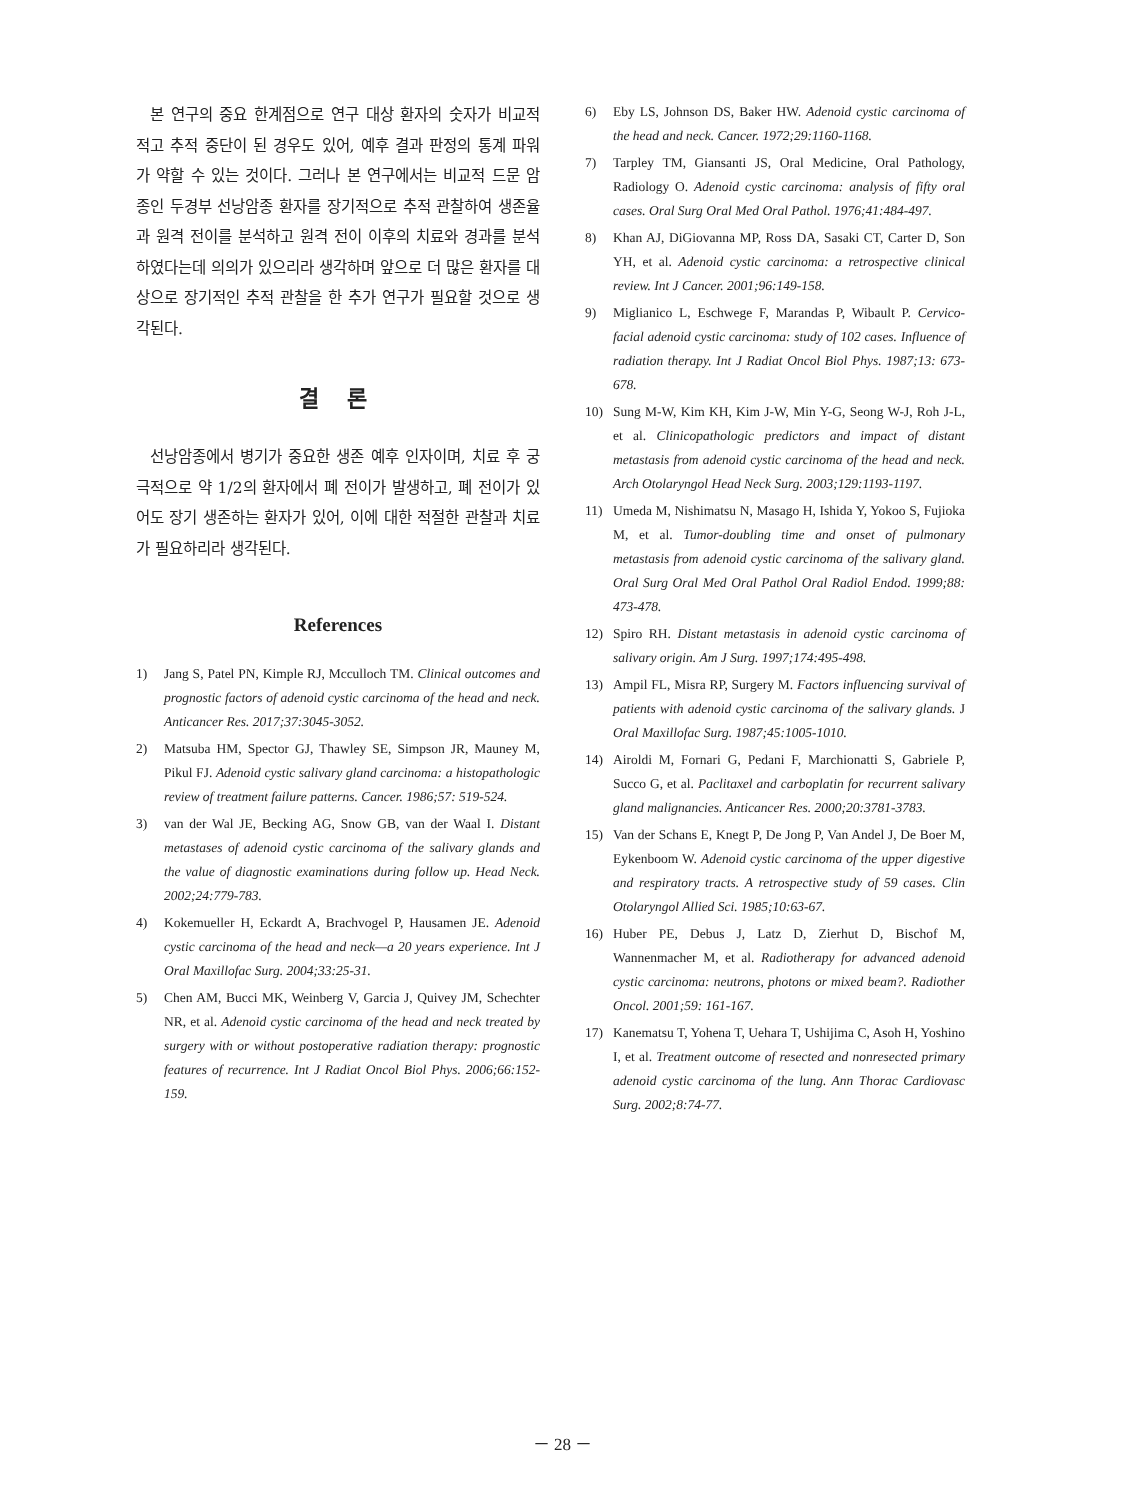본 연구의 중요 한계점으로 연구 대상 환자의 숫자가 비교적 적고 추적 중단이 된 경우도 있어, 예후 결과 판정의 통계 파워가 약할 수 있는 것이다. 그러나 본 연구에서는 비교적 드문 암종인 두경부 선낭암종 환자를 장기적으로 추적 관찰하여 생존율과 원격 전이를 분석하고 원격 전이 이후의 치료와 경과를 분석하였다는데 의의가 있으리라 생각하며 앞으로 더 많은 환자를 대상으로 장기적인 추적 관찰을 한 추가 연구가 필요할 것으로 생각된다.
결 론
선낭암종에서 병기가 중요한 생존 예후 인자이며, 치료 후 궁극적으로 약 1/2의 환자에서 폐 전이가 발생하고, 폐 전이가 있어도 장기 생존하는 환자가 있어, 이에 대한 적절한 관찰과 치료가 필요하리라 생각된다.
References
1) Jang S, Patel PN, Kimple RJ, Mcculloch TM. Clinical outcomes and prognostic factors of adenoid cystic carcinoma of the head and neck. Anticancer Res. 2017;37:3045-3052.
2) Matsuba HM, Spector GJ, Thawley SE, Simpson JR, Mauney M, Pikul FJ. Adenoid cystic salivary gland carcinoma: a histopathologic review of treatment failure patterns. Cancer. 1986;57: 519-524.
3) van der Wal JE, Becking AG, Snow GB, van der Waal I. Distant metastases of adenoid cystic carcinoma of the salivary glands and the value of diagnostic examinations during follow up. Head Neck. 2002;24:779-783.
4) Kokemueller H, Eckardt A, Brachvogel P, Hausamen JE. Adenoid cystic carcinoma of the head and neck—a 20 years experience. Int J Oral Maxillofac Surg. 2004;33:25-31.
5) Chen AM, Bucci MK, Weinberg V, Garcia J, Quivey JM, Schechter NR, et al. Adenoid cystic carcinoma of the head and neck treated by surgery with or without postoperative radiation therapy: prognostic features of recurrence. Int J Radiat Oncol Biol Phys. 2006;66:152-159.
6) Eby LS, Johnson DS, Baker HW. Adenoid cystic carcinoma of the head and neck. Cancer. 1972;29:1160-1168.
7) Tarpley TM, Giansanti JS, Oral Medicine, Oral Pathology, Radiology O. Adenoid cystic carcinoma: analysis of fifty oral cases. Oral Surg Oral Med Oral Pathol. 1976;41:484-497.
8) Khan AJ, DiGiovanna MP, Ross DA, Sasaki CT, Carter D, Son YH, et al. Adenoid cystic carcinoma: a retrospective clinical review. Int J Cancer. 2001;96:149-158.
9) Miglianico L, Eschwege F, Marandas P, Wibault P. Cervico-facial adenoid cystic carcinoma: study of 102 cases. Influence of radiation therapy. Int J Radiat Oncol Biol Phys. 1987;13: 673-678.
10) Sung M-W, Kim KH, Kim J-W, Min Y-G, Seong W-J, Roh J-L, et al. Clinicopathologic predictors and impact of distant metastasis from adenoid cystic carcinoma of the head and neck. Arch Otolaryngol Head Neck Surg. 2003;129:1193-1197.
11) Umeda M, Nishimatsu N, Masago H, Ishida Y, Yokoo S, Fujioka M, et al. Tumor-doubling time and onset of pulmonary metastasis from adenoid cystic carcinoma of the salivary gland. Oral Surg Oral Med Oral Pathol Oral Radiol Endod. 1999;88: 473-478.
12) Spiro RH. Distant metastasis in adenoid cystic carcinoma of salivary origin. Am J Surg. 1997;174:495-498.
13) Ampil FL, Misra RP, Surgery M. Factors influencing survival of patients with adenoid cystic carcinoma of the salivary glands. J Oral Maxillofac Surg. 1987;45:1005-1010.
14) Airoldi M, Fornari G, Pedani F, Marchionatti S, Gabriele P, Succo G, et al. Paclitaxel and carboplatin for recurrent salivary gland malignancies. Anticancer Res. 2000;20:3781-3783.
15) Van der Schans E, Knegt P, De Jong P, Van Andel J, De Boer M, Eykenboom W. Adenoid cystic carcinoma of the upper digestive and respiratory tracts. A retrospective study of 59 cases. Clin Otolaryngol Allied Sci. 1985;10:63-67.
16) Huber PE, Debus J, Latz D, Zierhut D, Bischof M, Wannenmacher M, et al. Radiotherapy for advanced adenoid cystic carcinoma: neutrons, photons or mixed beam?. Radiother Oncol. 2001;59: 161-167.
17) Kanematsu T, Yohena T, Uehara T, Ushijima C, Asoh H, Yoshino I, et al. Treatment outcome of resected and nonresected primary adenoid cystic carcinoma of the lung. Ann Thorac Cardiovasc Surg. 2002;8:74-77.
－ 28 －